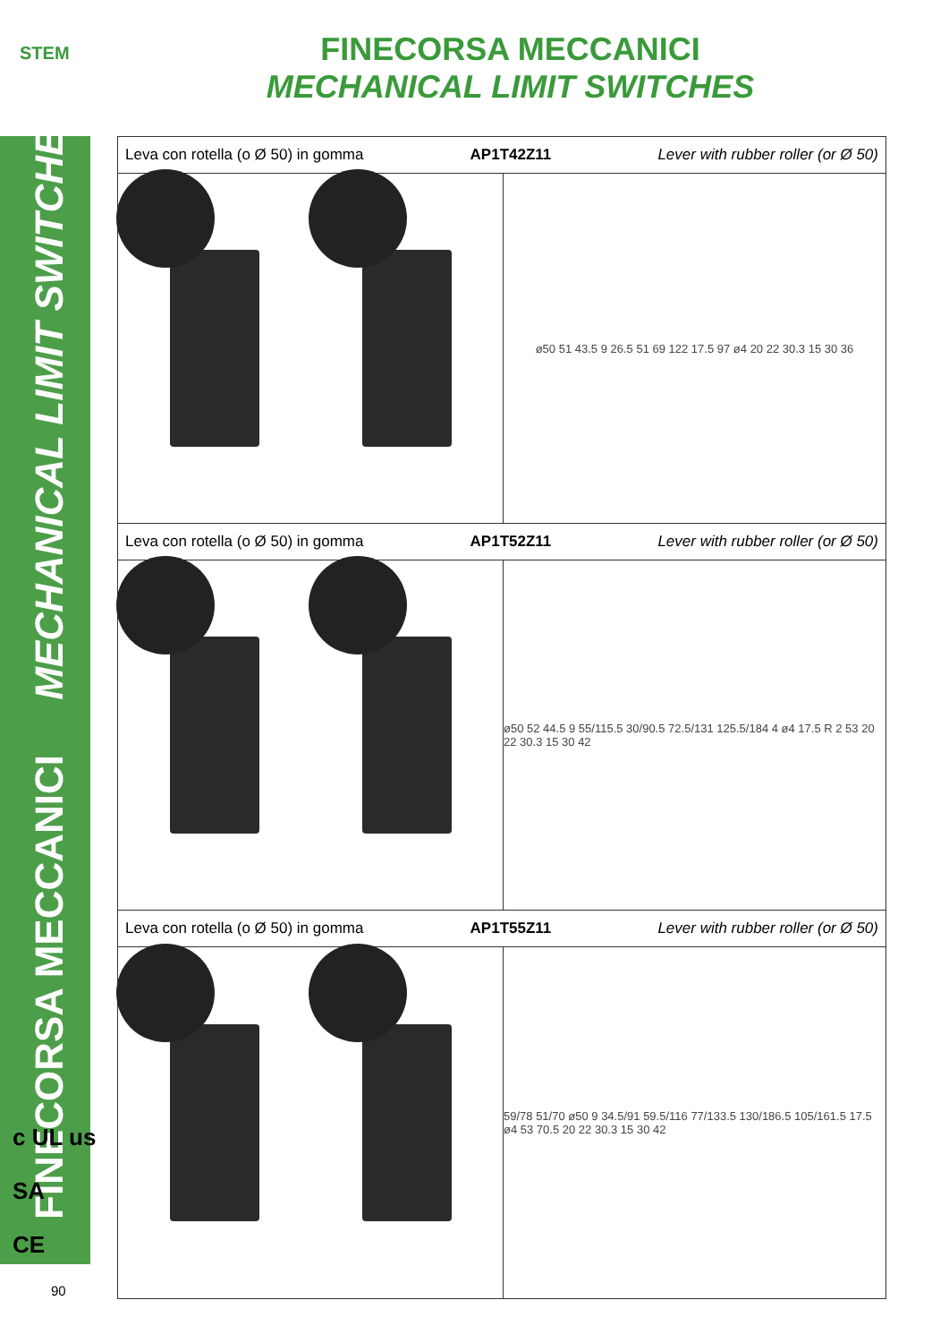STEM
FINECORSA MECCANICI
MECHANICAL LIMIT SWITCHES
FINECORSA MECCANICI MECHANICAL LIMIT SWITCHES
c UL us
SA
CE
90
Leva con rotella (o Ø 50) in gomma AP1T42Z11 Lever with rubber roller (or Ø 50)
ø50 51 43.5 9 26.5 51 69 122 17.5 97 ø4 20 22 30.3 15 30 36
Leva con rotella (o Ø 50) in gomma AP1T52Z11 Lever with rubber roller (or Ø 50)
ø50 52 44.5 9 55/115.5 30/90.5 72.5/131 125.5/184 4 ø4 17.5 R 2 53 20 22 30.3 15 30 42
Leva con rotella (o Ø 50) in gomma AP1T55Z11 Lever with rubber roller (or Ø 50)
59/78 51/70 ø50 9 34.5/91 59.5/116 77/133.5 130/186.5 105/161.5 17.5 ø4 53 70.5 20 22 30.3 15 30 42